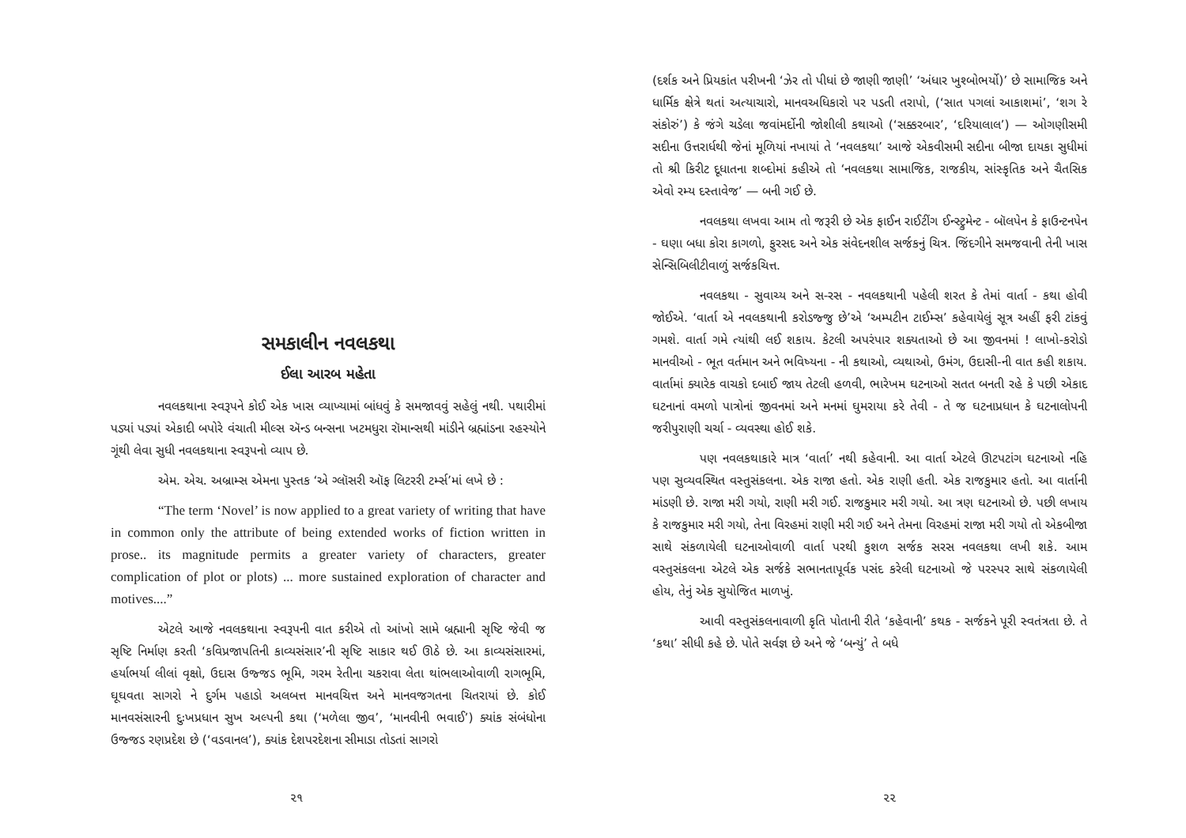સમકાલીન નવલકથા
ઈલા આરબ મહેતા
નવલકથાના સ્વરૂપને કોઈ એક ખાસ વ્યાખ્યામાં બાંધવું કે સમજાવવું સહેલું નથી. પથારીમાં પડ્યાં પડ્યાં એકાદી બપોરે વંચાતી મીલ્સ ઍન્ડ બન્સના ખટમધુરા રૉમાન્સથી માંડીને બ્રહ્માંડના રહસ્યોને ગૂંથી લેવા સુધી નવલકથાના સ્વરૂપનો વ્યાપ છે.
એમ. એચ. અબ્રામ્સ એમના પુસ્તક ‘એ ગ્લૉસરી ઑફ લિટરરી ટર્મ્સ’માં લખે છે :
“The term ‘Novel’ is now applied to a great variety of writing that have in common only the attribute of being extended works of fiction written in prose.. its magnitude permits a greater variety of characters, greater complication of plot or plots) ... more sustained exploration of character and motives....”
એટલે આજે નવલકથાના સ્વરૂપની વાત કરીએ તો આંખો સામે બ્રહ્માની સૃષ્ટિ જેવી જ સૃષ્ટિ નિર્માણ કરતી ‘કવિપ્રજાપતિની કાવ્યસંસાર’ની સૃષ્ટિ સાકાર થઈ ઊઠે છે. આ કાવ્યસંસારમાં, હર્યાભર્યા લીલાં વૃક્ષો, ઉદાસ ઉજ્જડ ભૂમિ, ગરમ રેતીના ચકરાવા લેતા થાંભલાઓવાળી રાગભૂમિ, ઘૂઘવતા સાગરો ને દુર્ગમ પહાડો અલબત્ત માનવચિત્ત અને માનવજગતના ચિતરાયાં છે. કોઈ માનવસંસારની દુઃખપ્રધાન સુખ અલ્પની કથા (‘મળેલા જીવ’, ‘માનવીની ભવાઈ’) ક્યાંક સંબંધોના ઉજ્જડ રણપ્રદેશ છે (‘વડવાનલ’), ક્યાંક દેશપરદેશના સીમાડા તોડતાં સાગરો
૨૧
(દર્શક અને પ્રિયકાંત પરીખની ‘ઝેર તો પીધાં છે જાણી જાણી’ ‘અંધાર ખુશ્બોભર્યો)’ છે સામાજિક અને ધાર્મિક ક્ષેત્રે થતાં અત્યાચારો, માનવઅધિકારો પર પડતી તરાપો, (‘સાત પગલાં આકાશમાં’, ‘શગ રે સંકોરું’) કે જંગે ચડેલા જવાંમર્દોની જોશીલી કથાઓ (‘સક્કરબાર’, ‘દરિયાલાલ’) — ઓગણીસમી સદીના ઉત્તરાર્ધથી જેનાં મૂળિયાં નખાયાં તે ‘નવલકથા’ આજે એકવીસમી સદીના બીજા દાયકા સુધીમાં તો શ્રી કિરીટ દૂધાતના શબ્દોમાં કહીએ તો ‘નવલકથા સામાજિક, રાજકીય, સાંસ્કૃતિક અને ચૈતસિક એવો રમ્ય દસ્તાવેજ’ — બની ગઈ છે.
નવલકથા લખવા આમ તો જરૂરી છે એક ફાઈન રાઈટીંગ ઈન્સ્ટ્રુમેન્ટ - બૉલપેન કે ફાઉન્ટનપેન - ઘણા બધા કોરા કાગળો, ફુરસદ અને એક સંવેદનશીલ સર્જકનું ચિત્ર. જિંદગીને સમજવાની તેની ખાસ સેન્સિબિલીટીવાળું સર્જકચિત્ત.
નવલકથા - સુવાચ્ય અને સ-રસ - નવલકથાની પહેલી શરત કે તેમાં વાર્તા - કથા હોવી જોઈએ. ‘વાર્તા એ નવલકથાની કરોડજ્જુ છે’એ ‘અમ્પટીન ટાઈમ્સ’ કહેવાયેલું સૂત્ર અહીં ફરી ટાંકવું ગમશે. વાર્તા ગમે ત્યાંથી લઈ શકાય. કેટલી અપરંપાર શક્યતાઓ છે આ જીવનમાં ! લાખો-કરોડો માનવીઓ - ભૂત વર્તમાન અને ભવિષ્યના - ની કથાઓ, વ્યથાઓ, ઉમંગ, ઉદાસી-ની વાત કહી શકાય. વાર્તામાં ક્યારેક વાચકો દબાઈ જાય તેટલી હળવી, ભારેખમ ઘટનાઓ સતત બનતી રહે કે પછી એકાદ ઘટનાનાં વમળો પાત્રોનાં જીવનમાં અને મનમાં ઘુમરાયા કરે તેવી - તે જ ઘટનાપ્રધાન કે ઘટનાલોપની જરીપુરાણી ચર્ચા - વ્યવસ્થા હોઈ શકે.
પણ નવલકથાકારે માત્ર ‘વાર્તા’ નથી કહેવાની. આ વાર્તા એટલે ઊટપટાંગ ઘટનાઓ નહિ પણ સુવ્યવસ્થિત વસ્તુસંકલના. એક રાજા હતો. એક રાણી હતી. એક રાજકુમાર હતો. આ વાર્તાની માંડણી છે. રાજા મરી ગયો, રાણી મરી ગઈ. રાજકુમાર મરી ગયો. આ ત્રણ ઘટનાઓ છે. પછી લખાય કે રાજકુમાર મરી ગયો, તેના વિરહમાં રાણી મરી ગઈ અને તેમના વિરહમાં રાજા મરી ગયો તો એકબીજા સાથે સંકળાયેલી ઘટનાઓવાળી વાર્તા પરથી કુશળ સર્જક સરસ નવલકથા લખી શકે. આમ વસ્તુસંકલના એટલે એક સર્જકે સભાનતાપૂર્વક પસંદ કરેલી ઘટનાઓ જે પરસ્પર સાથે સંકળાયેલી હોય, તેનું એક સુયોજિત માળખું.
આવી વસ્તુસંકલનાવાળી કૃતિ પોતાની રીતે ‘કહેવાની’ કથક - સર્જકને પૂરી સ્વતંત્રતા છે. તે ‘કથા’ સીધી કહે છે. પોતે સર્વજ્ઞ છે અને જે ‘બન્યું’ તે બધે
૨૨